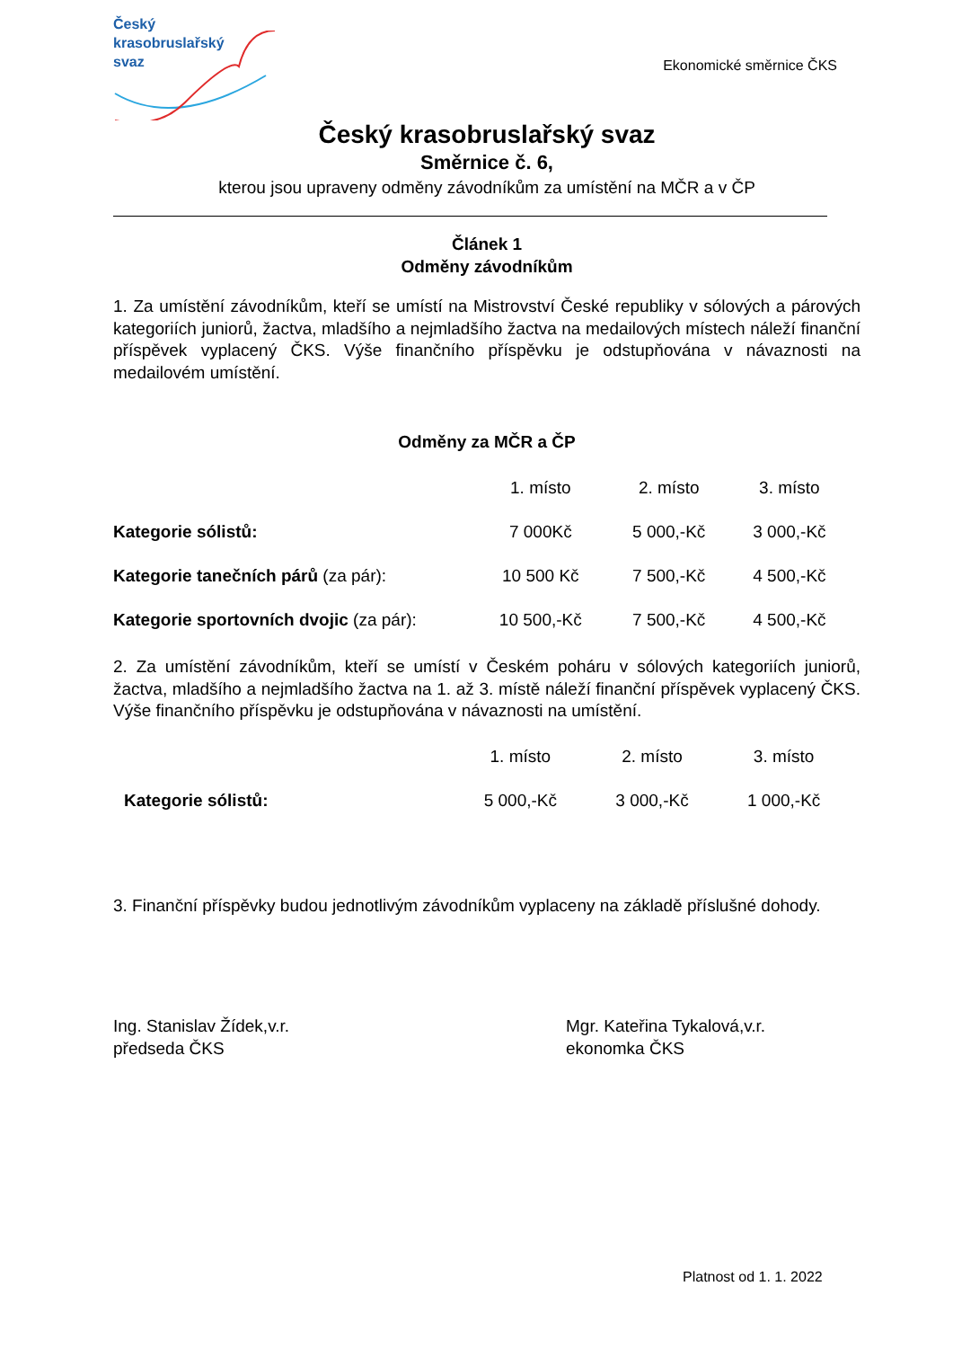Český
krasobruslařský
svaz
Ekonomické směrnice ČKS
Český krasobruslařský svaz
Směrnice č. 6,
kterou jsou upraveny odměny závodníkům za umístění na MČR a v ČP
Článek 1
Odměny závodníkům
1. Za umístění závodníkům, kteří se umístí na Mistrovství České republiky v sólových a párových kategoriích juniorů, žactva, mladšího a nejmladšího žactva na medailových místech náleží finanční příspěvek vyplacený ČKS. Výše finančního příspěvku je odstupňována v návaznosti na medailovém umístění.
Odměny za MČR a ČP
| | 1. místo | 2. místo | 3. místo |
| --- | --- | --- | --- |
| Kategorie sólistů: | 7 000Kč | 5 000,-Kč | 3 000,-Kč |
| Kategorie tanečních párů (za pár): | 10 500 Kč | 7 500,-Kč | 4 500,-Kč |
| Kategorie sportovních dvojic (za pár): | 10 500,-Kč | 7 500,-Kč | 4 500,-Kč |
2. Za umístění závodníkům, kteří se umístí v Českém poháru v sólových kategoriích juniorů, žactva, mladšího a nejmladšího žactva na 1. až 3. místě náleží finanční příspěvek vyplacený ČKS. Výše finančního příspěvku je odstupňována v návaznosti na umístění.
| | 1. místo | 2. místo | 3. místo |
| --- | --- | --- | --- |
| Kategorie sólistů: | 5 000,-Kč | 3 000,-Kč | 1 000,-Kč |
3. Finanční příspěvky budou jednotlivým závodníkům vyplaceny na základě příslušné dohody.
Ing. Stanislav Žídek,v.r.
předseda ČKS
Mgr. Kateřina Tykalová,v.r.
ekonomka ČKS
Platnost od 1. 1. 2022